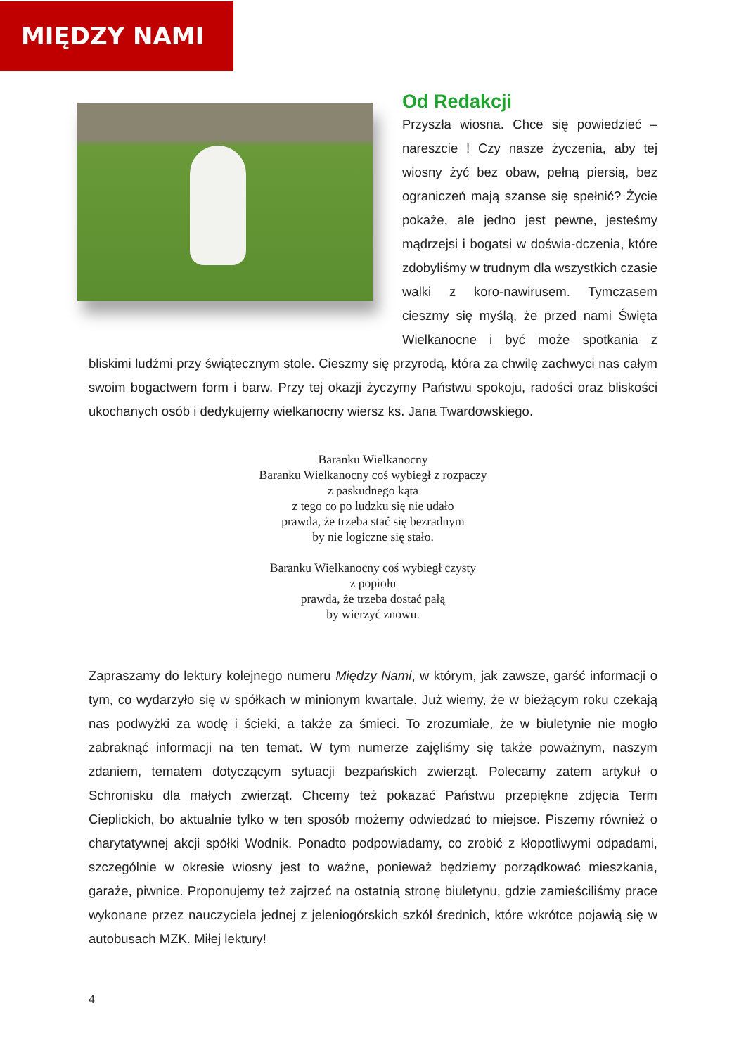MIĘDZY NAMI
Od Redakcji
Przyszła wiosna. Chce się powiedzieć – nareszcie ! Czy nasze życzenia, aby tej wiosny żyć bez obaw, pełną piersią, bez ograniczeń mają szanse się spełnić? Życie pokaże, ale jedno jest pewne, jesteśmy mądrzejsi i bogatsi w doświa-dczenia, które zdobyliśmy w trudnym dla wszystkich czasie walki z koro-nawirusem. Tymczasem cieszmy się myślą, że przed nami Święta Wielkanocne i być może spotkania z bliskimi ludźmi przy świątecznym stole. Cieszmy się przyrodą, która za chwilę zachwyci nas całym swoim bogactwem form i barw. Przy tej okazji życzymy Państwu spokoju, radości oraz bliskości ukochanych osób i dedykujemy wielkanocny wiersz ks. Jana Twardowskiego.
Baranku Wielkanocny
Baranku Wielkanocny coś wybiegł z rozpaczy
z paskudnego kąta
z tego co po ludzku się nie udało
prawda, że trzeba stać się bezradnym
by nie logiczne się stało.
Baranku Wielkanocny coś wybiegł czysty
z popiołu
prawda, że trzeba dostać pałą
by wierzyć znowu.
Zapraszamy do lektury kolejnego numeru Między Nami, w którym, jak zawsze, garść informacji o tym, co wydarzyło się w spółkach w minionym kwartale. Już wiemy, że w bieżącym roku czekają nas podwyżki za wodę i ścieki, a także za śmieci. To zrozumiałe, że w biuletynie nie mogło zabraknąć informacji na ten temat. W tym numerze zajęliśmy się także poważnym, naszym zdaniem, tematem dotyczącym sytuacji bezpańskich zwierząt. Polecamy zatem artykuł o Schronisku dla małych zwierząt. Chcemy też pokazać Państwu przepiękne zdjęcia Term Cieplickich, bo aktualnie tylko w ten sposób możemy odwiedzać to miejsce. Piszemy również o charytatywnej akcji spółki Wodnik. Ponadto podpowiadamy, co zrobić z kłopotliwymi odpadami, szczególnie w okresie wiosny jest to ważne, ponieważ będziemy porządkować mieszkania, garaże, piwnice. Proponujemy też zajrzeć na ostatnią stronę biuletynu, gdzie zamieściliśmy prace wykonane przez nauczyciela jednej z jeleniogórskich szkół średnich, które wkrótce pojawią się w autobusach MZK. Miłej lektury!
4